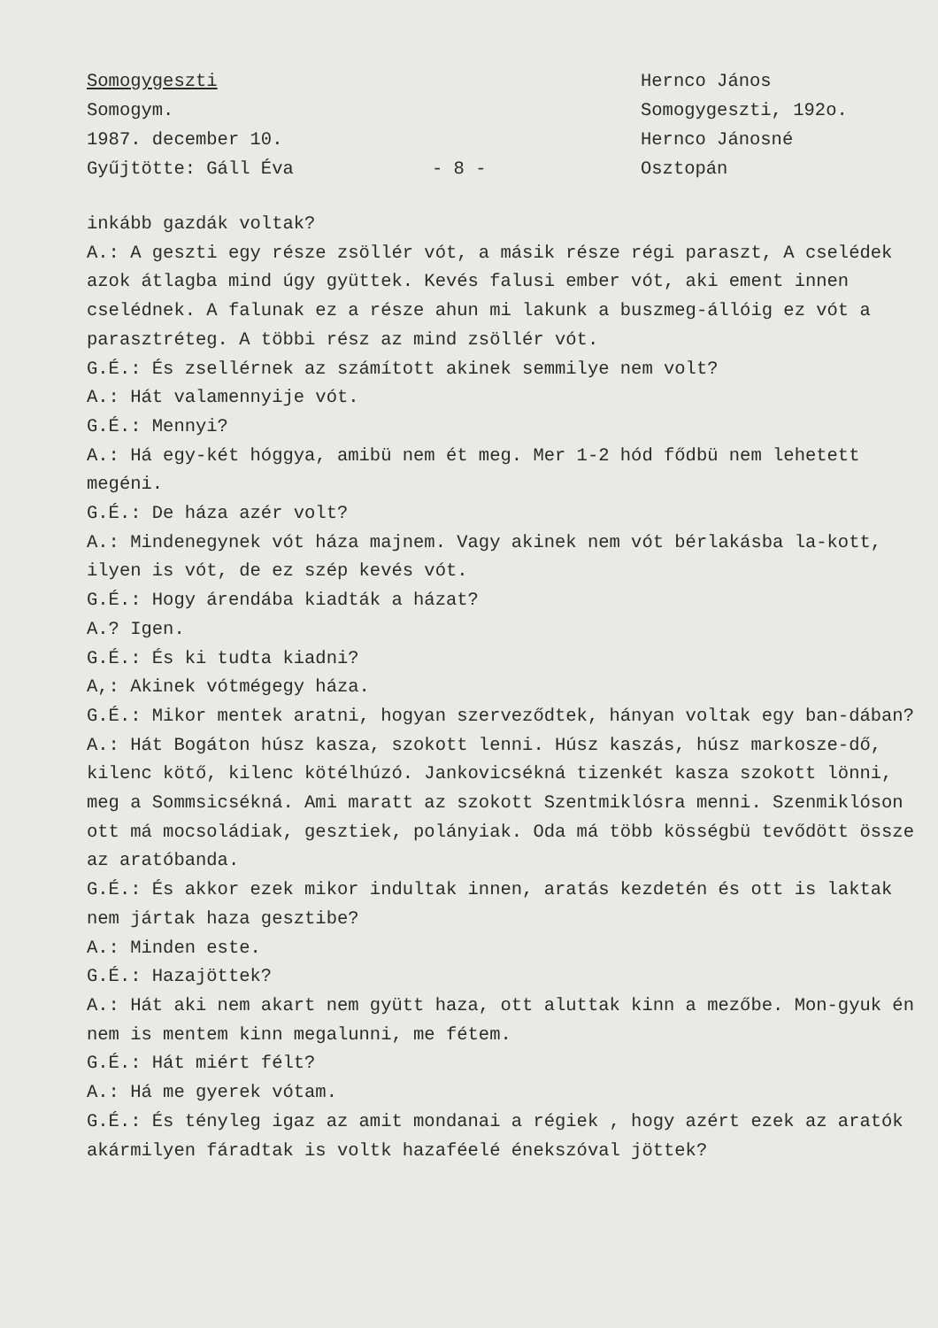Somogygeszti
Somogym.
1987. december 10.
Gyűjtötte: Gáll Éva
- 8 - Hernco János
Somogygeszti, 192o.
Hernco Jánosné
Osztopán
inkább gazdák voltak?
A.: A geszti egy része zsöllér vót, a másik része régi paraszt, A cselédek azok átlagba mind úgy gyüttek. Kevés falusi ember vót, aki ement innen cselédnek. A falunak ez a része ahun mi lakunk a buszmeg-állóig ez vót a parasztréteg. A többi rész az mind zsöllér vót.
G.É.: És zsellérnek az számított akinek semmilye nem volt?
A.: Hát valamennyije vót.
G.É.: Mennyi?
A.: Há egy-két hóggya, amibü nem ét meg. Mer 1-2 hód fődbü nem lehetett megéni.
G.É.: De háza azér volt?
A.: Mindenegynek vót háza majnem. Vagy akinek nem vót bérlakásba la-kott, ilyen is vót, de ez szép kevés vót.
G.É.: Hogy árendába kiadták a házat?
A.? Igen.
G.É.: És ki tudta kiadni?
A,: Akinek vótmégegy háza.
G.É.: Mikor mentek aratni, hogyan szerveződtek, hányan voltak egy ban-dában?
A.: Hát Bogáton húsz kasza, szokott lenni. Húsz kaszás, húsz markosze-dő, kilenc kötő, kilenc kötélhúzó. Jankovicsékná tizenkét kasza szokott lönni, meg a Sommsicsékná. Ami maratt az szokott Szentmiklósra menni. Szenmiklóson ott má mocsoládiak, gesztiek, polányiak. Oda má több kösségbü tevődött össze az aratóbanda.
G.É.: És akkor ezek mikor indultak innen, aratás kezdetén és ott is laktak nem jártak haza gesztibe?
A.: Minden este.
G.É.: Hazajöttek?
A.: Hát aki nem akart nem gyütt haza, ott aluttak kinn a mezőbe. Mon-gyuk én nem is mentem kinn megalunni, me fétem.
G.É.: Hát miért félt?
A.: Há me gyerek vótam.
G.É.: És tényleg igaz az amit mondanai a régiek , hogy azért ezek az aratók akármilyen fáradtak is voltk hazaféelé énekszóval jöttek?